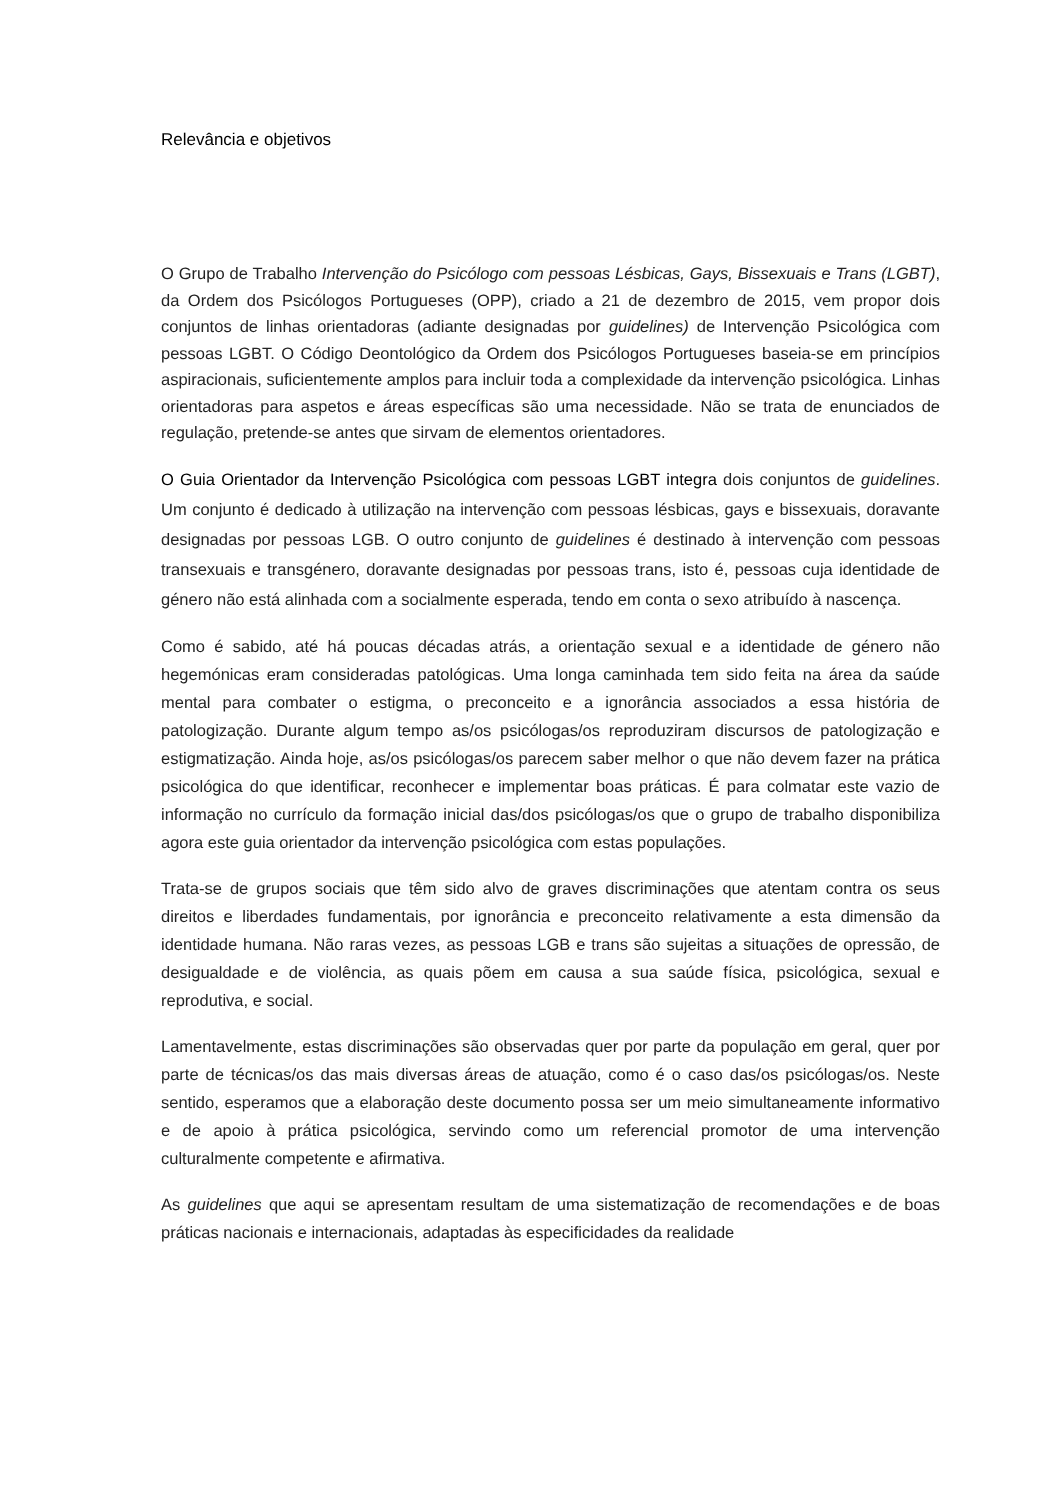Relevância e objetivos
O Grupo de Trabalho Intervenção do Psicólogo com pessoas Lésbicas, Gays, Bissexuais e Trans (LGBT), da Ordem dos Psicólogos Portugueses (OPP), criado a 21 de dezembro de 2015, vem propor dois conjuntos de linhas orientadoras (adiante designadas por guidelines) de Intervenção Psicológica com pessoas LGBT. O Código Deontológico da Ordem dos Psicólogos Portugueses baseia-se em princípios aspiracionais, suficientemente amplos para incluir toda a complexidade da intervenção psicológica. Linhas orientadoras para aspetos e áreas específicas são uma necessidade. Não se trata de enunciados de regulação, pretende-se antes que sirvam de elementos orientadores.
O Guia Orientador da Intervenção Psicológica com pessoas LGBT integra dois conjuntos de guidelines. Um conjunto é dedicado à utilização na intervenção com pessoas lésbicas, gays e bissexuais, doravante designadas por pessoas LGB. O outro conjunto de guidelines é destinado à intervenção com pessoas transexuais e transgénero, doravante designadas por pessoas trans, isto é, pessoas cuja identidade de género não está alinhada com a socialmente esperada, tendo em conta o sexo atribuído à nascença.
Como é sabido, até há poucas décadas atrás, a orientação sexual e a identidade de género não hegemónicas eram consideradas patológicas. Uma longa caminhada tem sido feita na área da saúde mental para combater o estigma, o preconceito e a ignorância associados a essa história de patologização. Durante algum tempo as/os psicólogas/os reproduziram discursos de patologização e estigmatização. Ainda hoje, as/os psicólogas/os parecem saber melhor o que não devem fazer na prática psicológica do que identificar, reconhecer e implementar boas práticas. É para colmatar este vazio de informação no currículo da formação inicial das/dos psicólogas/os que o grupo de trabalho disponibiliza agora este guia orientador da intervenção psicológica com estas populações.
Trata-se de grupos sociais que têm sido alvo de graves discriminações que atentam contra os seus direitos e liberdades fundamentais, por ignorância e preconceito relativamente a esta dimensão da identidade humana. Não raras vezes, as pessoas LGB e trans são sujeitas a situações de opressão, de desigualdade e de violência, as quais põem em causa a sua saúde física, psicológica, sexual e reprodutiva, e social.
Lamentavelmente, estas discriminações são observadas quer por parte da população em geral, quer por parte de técnicas/os das mais diversas áreas de atuação, como é o caso das/os psicólogas/os. Neste sentido, esperamos que a elaboração deste documento possa ser um meio simultaneamente informativo e de apoio à prática psicológica, servindo como um referencial promotor de uma intervenção culturalmente competente e afirmativa.
As guidelines que aqui se apresentam resultam de uma sistematização de recomendações e de boas práticas nacionais e internacionais, adaptadas às especificidades da realidade